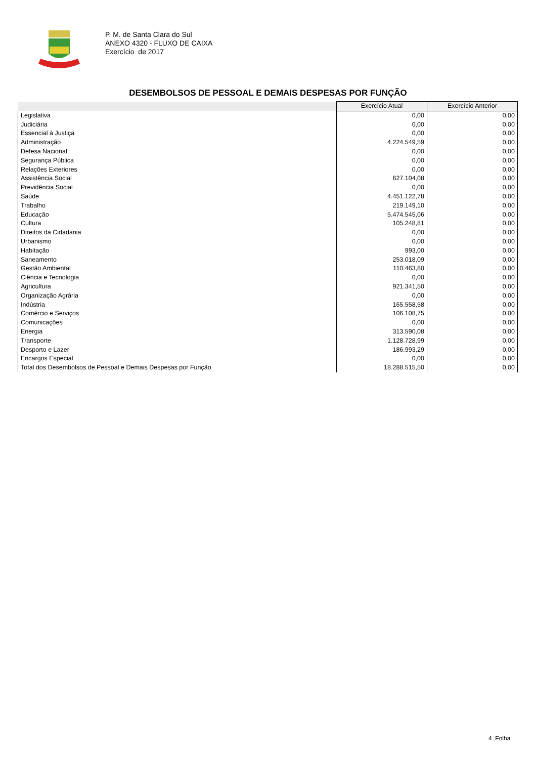P. M. de Santa Clara do Sul
ANEXO 4320 - FLUXO DE CAIXA
Exercício de 2017
DESEMBOLSOS DE PESSOAL E DEMAIS DESPESAS POR FUNÇÃO
| | Exercício Atual | Exercício Anterior |
| --- | --- | --- |
| Legislativa | 0,00 | 0,00 |
| Judiciária | 0,00 | 0,00 |
| Essencial à Justiça | 0,00 | 0,00 |
| Administração | 4.224.549,59 | 0,00 |
| Defesa Nacional | 0,00 | 0,00 |
| Segurança Pública | 0,00 | 0,00 |
| Relações Exteriores | 0,00 | 0,00 |
| Assistência Social | 627.104,08 | 0,00 |
| Previdência Social | 0,00 | 0,00 |
| Saúde | 4.451.122,78 | 0,00 |
| Trabalho | 219.149,10 | 0,00 |
| Educação | 5.474.545,06 | 0,00 |
| Cultura | 105.248,81 | 0,00 |
| Direitos da Cidadania | 0,00 | 0,00 |
| Urbanismo | 0,00 | 0,00 |
| Habitação | 993,00 | 0,00 |
| Saneamento | 253.018,09 | 0,00 |
| Gestão Ambiental | 110.463,80 | 0,00 |
| Ciência e Tecnologia | 0,00 | 0,00 |
| Agricultura | 921.341,50 | 0,00 |
| Organização Agrária | 0,00 | 0,00 |
| Indústria | 165.558,58 | 0,00 |
| Comércio e Serviços | 106.108,75 | 0,00 |
| Comunicações | 0,00 | 0,00 |
| Energia | 313.590,08 | 0,00 |
| Transporte | 1.128.728,99 | 0,00 |
| Desporto e Lazer | 186.993,29 | 0,00 |
| Encargos Especial | 0,00 | 0,00 |
| Total dos Desembolsos de Pessoal e Demais Despesas por Função | 18.288.515,50 | 0,00 |
4 Folha